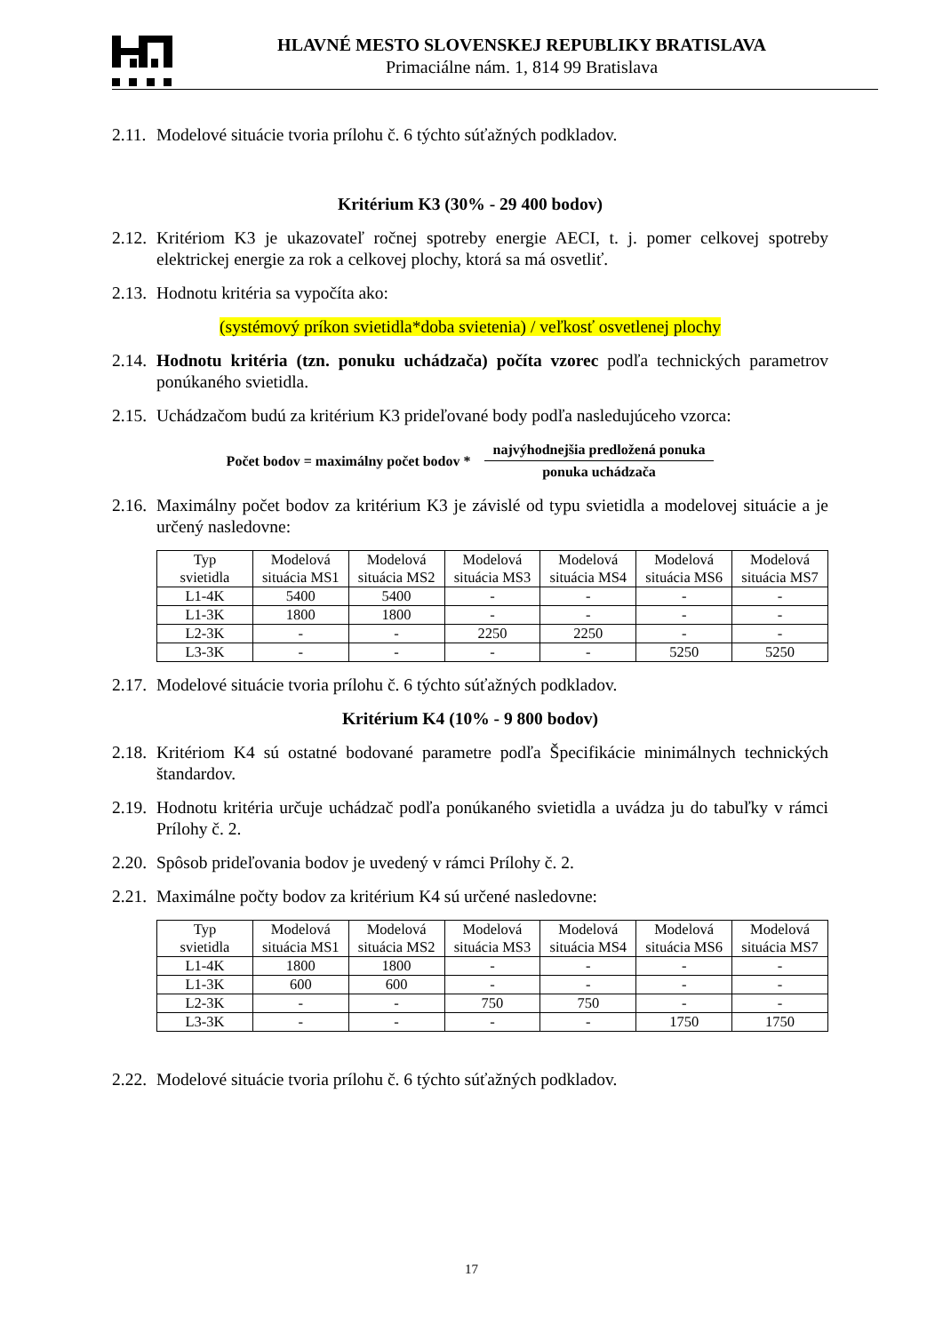HLAVNÉ MESTO SLOVENSKEJ REPUBLIKY BRATISLAVA
Primaciálne nám. 1, 814 99 Bratislava
2.11. Modelové situácie tvoria prílohu č. 6 týchto súťažných podkladov.
Kritérium K3 (30% - 29 400 bodov)
2.12. Kritériom K3 je ukazovateľ ročnej spotreby energie AECI, t. j. pomer celkovej spotreby elektrickej energie za rok a celkovej plochy, ktorá sa má osvetliť.
2.13. Hodnotu kritéria sa vypočíta ako:
(systémový príkon svietidla*doba svietenia) / veľkosť osvetlenej plochy
2.14. Hodnotu kritéria (tzn. ponuku uchádzača) počíta vzorec podľa technických parametrov ponúkaného svietidla.
2.15. Uchádzačom budú za kritérium K3 prideľované body podľa nasledujúceho vzorca:
Počet bodov = maximálny počet bodov *
najvýhodnejšia predložená ponuka
ponuka uchádzača
2.16. Maximálny počet bodov za kritérium K3 je závislé od typu svietidla a modelovej situácie a je určený nasledovne:
| Typ svietidla | Modelová situácia MS1 | Modelová situácia MS2 | Modelová situácia MS3 | Modelová situácia MS4 | Modelová situácia MS6 | Modelová situácia MS7 |
| --- | --- | --- | --- | --- | --- | --- |
| L1-4K | 5400 | 5400 | - | - | - | - |
| L1-3K | 1800 | 1800 | - | - | - | - |
| L2-3K | - | - | 2250 | 2250 | - | - |
| L3-3K | - | - | - | - | 5250 | 5250 |
2.17. Modelové situácie tvoria prílohu č. 6 týchto súťažných podkladov.
Kritérium K4 (10% - 9 800 bodov)
2.18. Kritériom K4 sú ostatné bodované parametre podľa Špecifikácie minimálnych technických štandardov.
2.19. Hodnotu kritéria určuje uchádzač podľa ponúkaného svietidla a uvádza ju do tabuľky v rámci Prílohy č. 2.
2.20. Spôsob prideľovania bodov je uvedený v rámci Prílohy č. 2.
2.21. Maximálne počty bodov za kritérium K4 sú určené nasledovne:
| Typ svietidla | Modelová situácia MS1 | Modelová situácia MS2 | Modelová situácia MS3 | Modelová situácia MS4 | Modelová situácia MS6 | Modelová situácia MS7 |
| --- | --- | --- | --- | --- | --- | --- |
| L1-4K | 1800 | 1800 | - | - | - | - |
| L1-3K | 600 | 600 | - | - | - | - |
| L2-3K | - | - | 750 | 750 | - | - |
| L3-3K | - | - | - | - | 1750 | 1750 |
2.22. Modelové situácie tvoria prílohu č. 6 týchto súťažných podkladov.
17